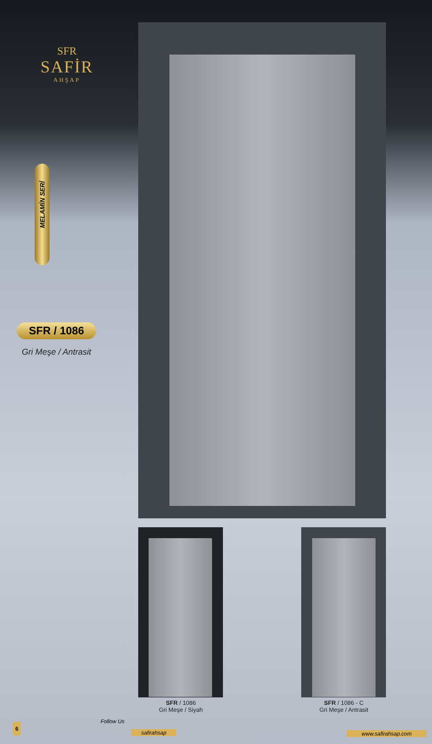SFR
SAFİR
AHŞAP
MELAMİN SERİ
SFR / 1086
Gri Meşe / Antrasit
SFR / 1086
Gri Meşe / Siyah
SFR / 1086 - C
Gri Meşe / Antrasit
6
Follow Us
safirahsap www.safirahsap.com